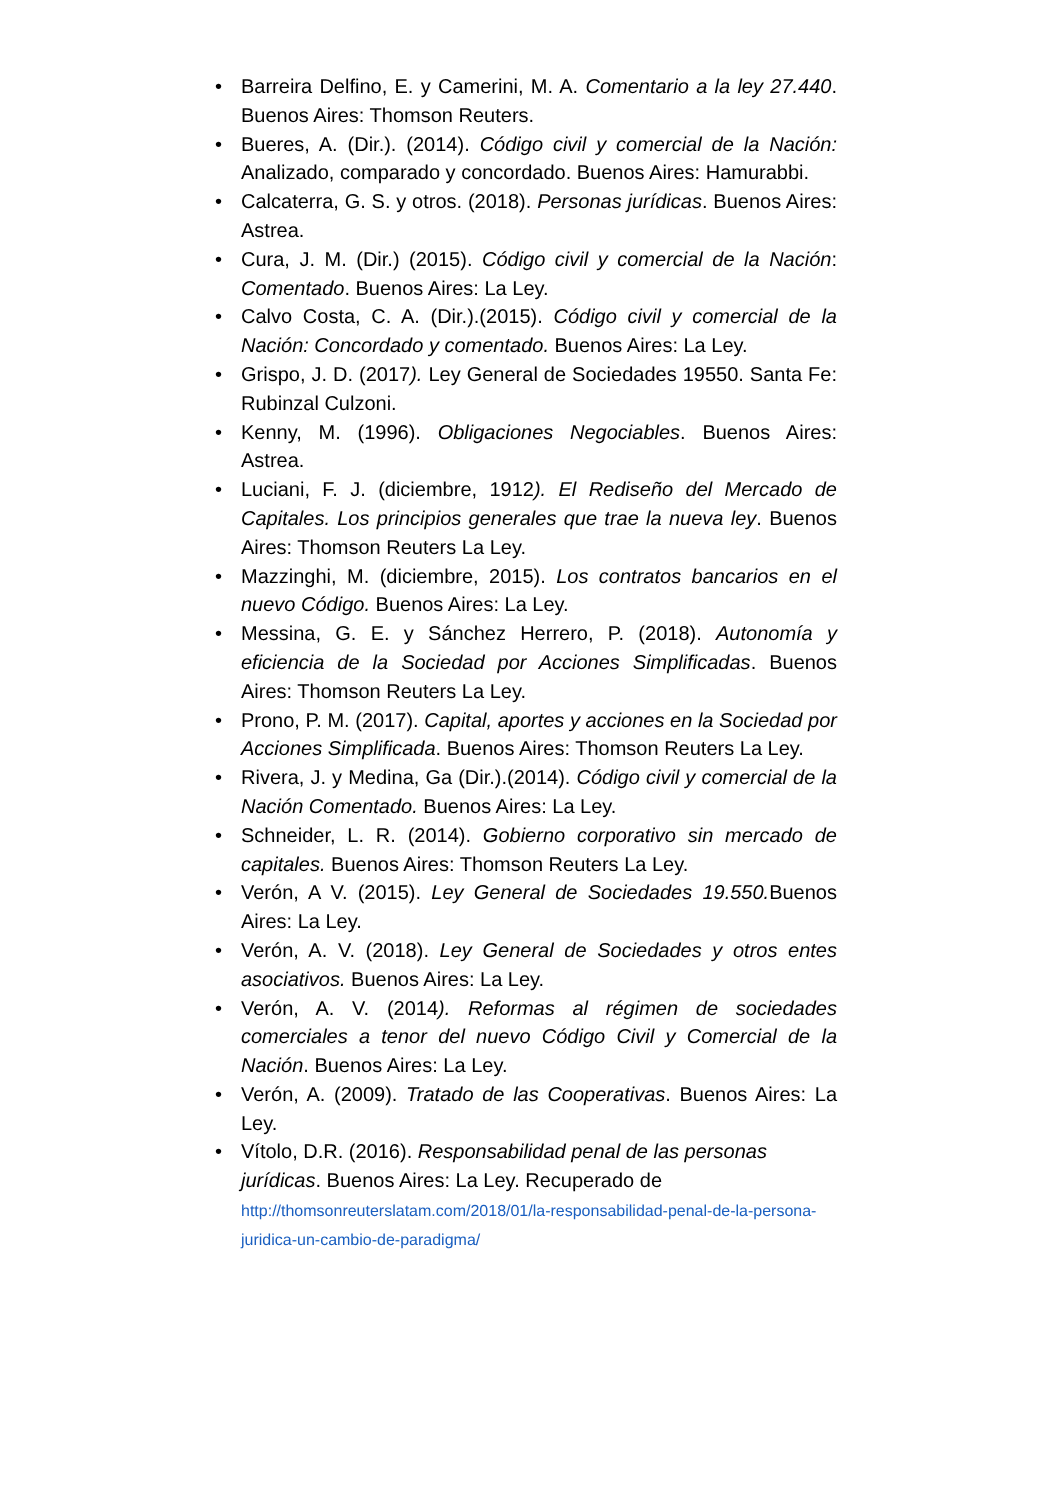• Barreira Delfino, E. y Camerini, M. A. Comentario a la ley 27.440. Buenos Aires: Thomson Reuters.
• Bueres, A. (Dir.). (2014). Código civil y comercial de la Nación: Analizado, comparado y concordado. Buenos Aires: Hamurabbi.
• Calcaterra, G. S. y otros. (2018). Personas jurídicas. Buenos Aires: Astrea.
• Cura, J. M. (Dir.) (2015). Código civil y comercial de la Nación: Comentado. Buenos Aires: La Ley.
• Calvo Costa, C. A. (Dir.).(2015). Código civil y comercial de la Nación: Concordado y comentado. Buenos Aires: La Ley.
• Grispo, J. D. (2017). Ley General de Sociedades 19550. Santa Fe: Rubinzal Culzoni.
• Kenny, M. (1996). Obligaciones Negociables. Buenos Aires: Astrea.
• Luciani, F. J. (diciembre, 1912). El Rediseño del Mercado de Capitales. Los principios generales que trae la nueva ley. Buenos Aires: Thomson Reuters La Ley.
• Mazzinghi, M. (diciembre, 2015). Los contratos bancarios en el nuevo Código. Buenos Aires: La Ley.
• Messina, G. E. y Sánchez Herrero, P. (2018). Autonomía y eficiencia de la Sociedad por Acciones Simplificadas. Buenos Aires: Thomson Reuters La Ley.
• Prono, P. M. (2017). Capital, aportes y acciones en la Sociedad por Acciones Simplificada. Buenos Aires: Thomson Reuters La Ley.
• Rivera, J. y Medina, Ga (Dir.).(2014). Código civil y comercial de la Nación Comentado. Buenos Aires: La Ley.
• Schneider, L. R. (2014). Gobierno corporativo sin mercado de capitales. Buenos Aires: Thomson Reuters La Ley.
• Verón, A V. (2015). Ley General de Sociedades 19.550. Buenos Aires: La Ley.
• Verón, A. V. (2018). Ley General de Sociedades y otros entes asociativos. Buenos Aires: La Ley.
• Verón, A. V. (2014). Reformas al régimen de sociedades comerciales a tenor del nuevo Código Civil y Comercial de la Nación. Buenos Aires: La Ley.
• Verón, A. (2009). Tratado de las Cooperativas. Buenos Aires: La Ley.
• Vítolo, D.R. (2016). Responsabilidad penal de las personas jurídicas. Buenos Aires: La Ley. Recuperado de
http://thomsonreuterslatam.com/2018/01/la-responsabilidad-penal-de-la-persona-juridica-un-cambio-de-paradigma/